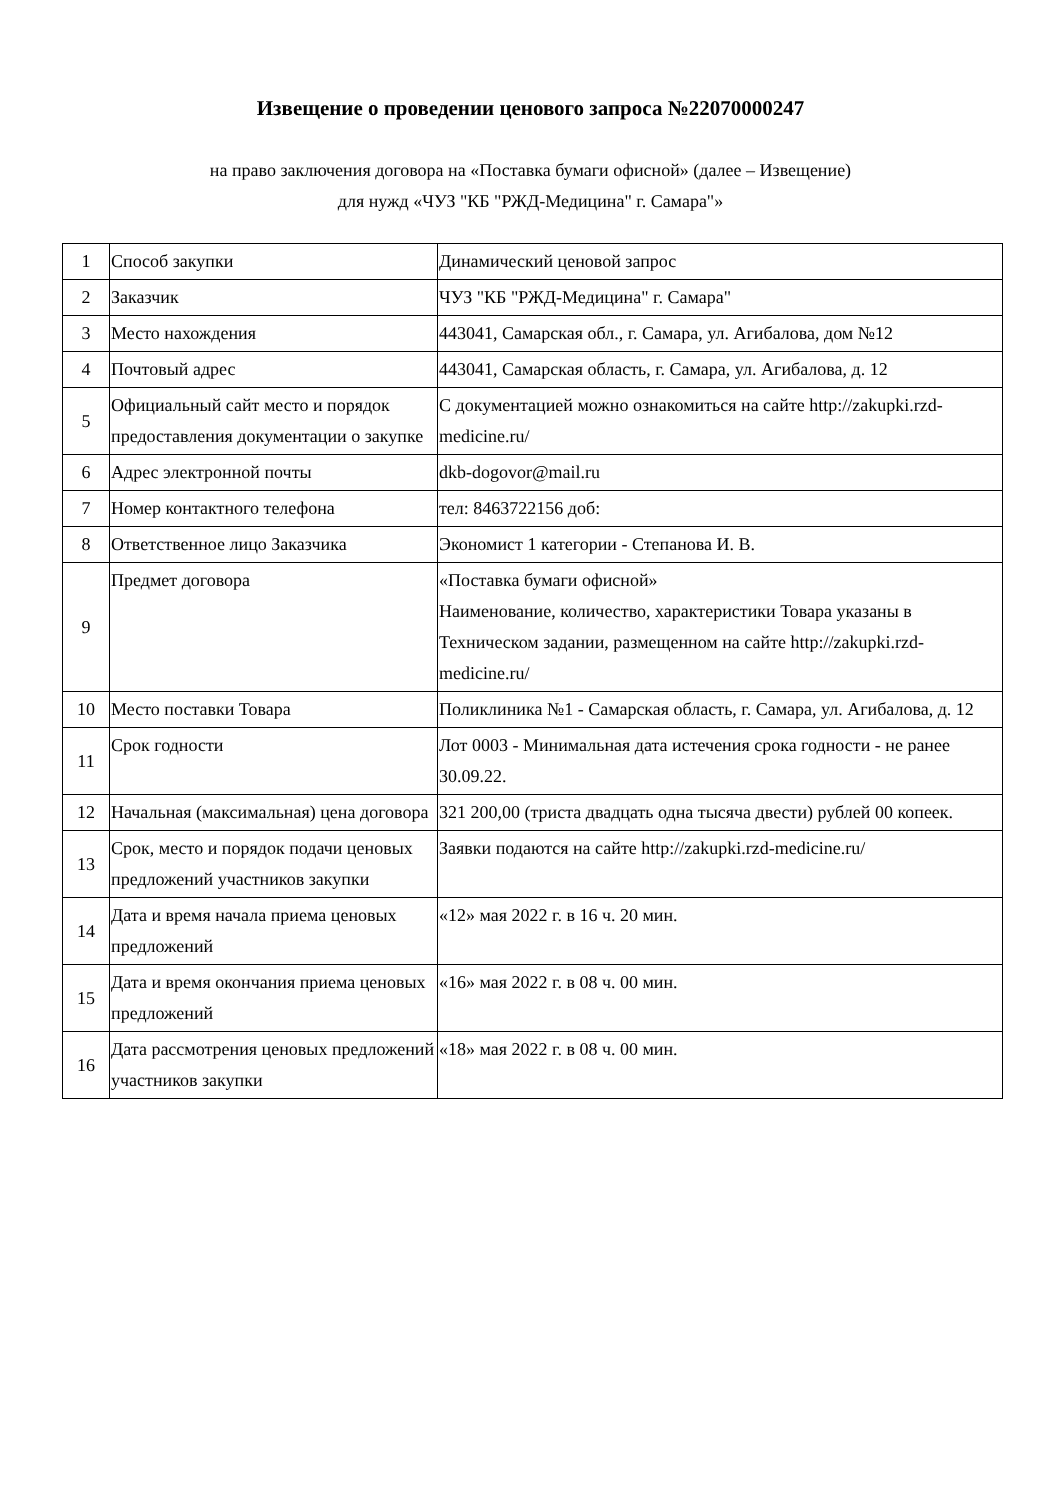Извещение о проведении ценового запроса №22070000247
на право заключения договора на «Поставка бумаги офисной» (далее – Извещение)
для нужд «ЧУЗ "КБ "РЖД-Медицина" г. Самара"»
| 1 | Способ закупки | Динамический ценовой запрос |
| 2 | Заказчик | ЧУЗ "КБ "РЖД-Медицина" г. Самара" |
| 3 | Место нахождения | 443041, Самарская обл., г. Самара, ул. Агибалова, дом №12 |
| 4 | Почтовый адрес | 443041, Самарская область, г. Самара, ул. Агибалова, д. 12 |
| 5 | Официальный сайт место и порядок предоставления документации о закупке | С документацией можно ознакомиться на сайте http://zakupki.rzd-medicine.ru/ |
| 6 | Адрес электронной почты | dkb-dogovor@mail.ru |
| 7 | Номер контактного телефона | тел: 8463722156 доб: |
| 8 | Ответственное лицо Заказчика | Экономист 1 категории - Степанова И. В. |
| 9 | Предмет договора | «Поставка бумаги офисной» Наименование, количество, характеристики Товара указаны в Техническом задании, размещенном на сайте http://zakupki.rzd-medicine.ru/ |
| 10 | Место поставки Товара | Поликлиника №1 - Самарская область, г. Самара, ул. Агибалова, д. 12 |
| 11 | Срок годности | Лот 0003 - Минимальная дата истечения срока годности - не ранее 30.09.22. |
| 12 | Начальная (максимальная) цена договора | 321 200,00 (триста двадцать одна тысяча двести) рублей 00 копеек. |
| 13 | Срок, место и порядок подачи ценовых предложений участников закупки | Заявки подаются на сайте http://zakupki.rzd-medicine.ru/ |
| 14 | Дата и время начала приема ценовых предложений | «12» мая 2022 г. в 16 ч. 20 мин. |
| 15 | Дата и время окончания приема ценовых предложений | «16» мая 2022 г. в 08 ч. 00 мин. |
| 16 | Дата рассмотрения ценовых предложений участников закупки | «18» мая 2022 г. в 08 ч. 00 мин. |